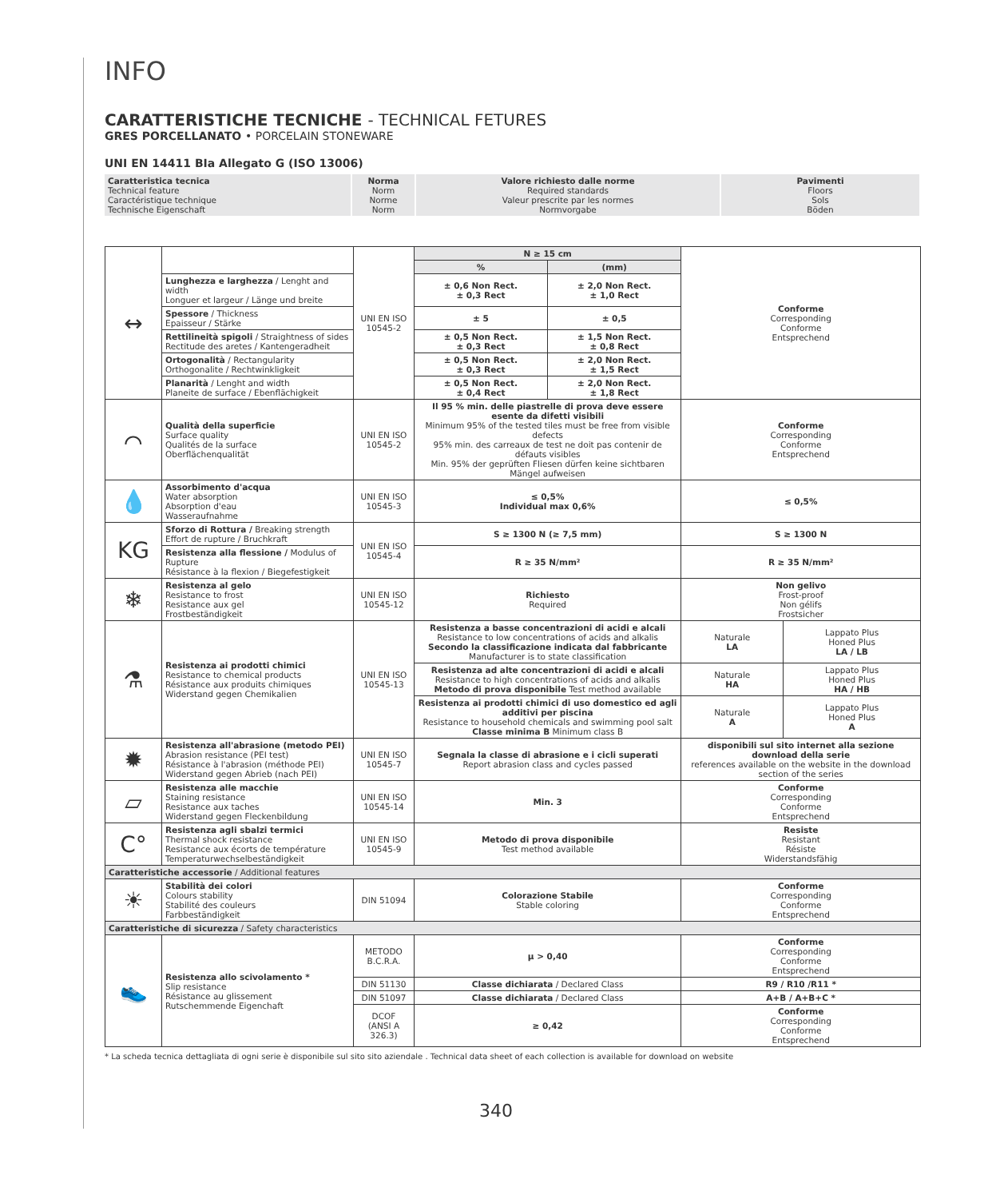INFO
CARATTERISTICHE TECNICHE - TECHNICAL FETURES
GRES PORCELLANATO • PORCELAIN STONEWARE
UNI EN 14411 BIa Allegato G (ISO 13006)
| Caratteristica tecnica Technical feature Caractéristique technique Technische Eigenschaft | Norma Norm Norme Norm | Valore richiesto dalle norme Required standards Valeur prescrite par les normes Normvorgabe | Pavimenti Floors Sols Böden |
| ↔ | | UNI EN ISO 10545-2 | N ≥ 15 cm | | Conforme Corresponding Conforme Entsprechend | |
| | | | % | (mm) | | |
| | Lunghezza e larghezza / Lenght and width Longuer et largeur / Länge und breite | | ± 0,6 Non Rect. ± 0,3 Rect | ± 2,0 Non Rect. ± 1,0 Rect | | |
| | Spessore / Thickness Epaisseur / Stärke | | ± 5 | ± 0,5 | | |
| | Rettilineità spigoli / Straightness of sides Rectitude des aretes / Kantengeradheit | | ± 0,5 Non Rect. ± 0,3 Rect | ± 1,5 Non Rect. ± 0,8 Rect | | |
| | Ortogonalità / Rectangularity Orthogonalite / Rechtwinkligkeit | | ± 0,5 Non Rect. ± 0,3 Rect | ± 2,0 Non Rect. ± 1,5 Rect | | |
| | Planarità / Lenght and width Planeite de surface / Ebenflächigkeit | | ± 0,5 Non Rect. ± 0,4 Rect | ± 2,0 Non Rect. ± 1,8 Rect | | |
| ⌒ | Qualità della superficie Surface quality Qualités de la surface Oberflächenqualität | UNI EN ISO 10545-2 | Il 95 % min. delle piastrelle di prova deve essere esente da difetti visibili Minimum 95% of the tested tiles must be free from visible defects 95% min. des carreaux de test ne doit pas contenir de défauts visibles Min. 95% der geprüften Fliesen dürfen keine sichtbaren Mängel aufweisen | | Conforme Corresponding Conforme Entsprechend | |
| 💧 | Assorbimento d'acqua Water absorption Absorption d'eau Wasseraufnahme | UNI EN ISO 10545-3 | ≤ 0,5% Individual max 0,6% | | ≤ 0,5% | |
| KG | Sforzo di Rottura / Breaking strength Effort de rupture / Bruchkraft | UNI EN ISO 10545-4 | S ≥ 1300 N (≥ 7,5 mm) | | S ≥ 1300 N | |
| | Resistenza alla flessione / Modulus of Rupture Résistance à la flexion / Biegefestigkeit | | R ≥ 35 N/mm² | | R ≥ 35 N/mm² | |
| ❄ | Resistenza al gelo Resistance to frost Resistance aux gel Frostbeständigkeit | UNI EN ISO 10545-12 | Richiesto Required | | Non gelivo Frost-proof Non gélifs Frostsicher | |
| ⚗ | Resistenza ai prodotti chimici Resistance to chemical products Résistance aux produits chimiques Widerstand gegen Chemikalien | UNI EN ISO 10545-13 | Resistenza a basse concentrazioni di acidi e alcali Resistance to low concentrations of acids and alkalis Secondo la classificazione indicata dal fabbricante Manufacturer is to state classification | | Naturale LA | Lappato Plus Honed Plus LA / LB |
| | | | Resistenza ad alte concentrazioni di acidi e alcali Resistance to high concentrations of acids and alkalis Metodo di prova disponibile Test method available | | Naturale HA | Lappato Plus Honed Plus HA / HB |
| | | | Resistenza ai prodotti chimici di uso domestico ed agli additivi per piscina Resistance to household chemicals and swimming pool salt Classe minima B Minimum class B | | Naturale A | Lappato Plus Honed Plus A |
| ✹ | Resistenza all'abrasione (metodo PEI) Abrasion resistance (PEI test) Résistance à l'abrasion (méthode PEI) Widerstand gegen Abrieb (nach PEI) | UNI EN ISO 10545-7 | Segnala la classe di abrasione e i cicli superati Report abrasion class and cycles passed | | disponibili sul sito internet alla sezione download della serie references available on the website in the download section of the series | |
| ▱ | Resistenza alle macchie Staining resistance Resistance aux taches Widerstand gegen Fleckenbildung | UNI EN ISO 10545-14 | Min. 3 | | Conforme Corresponding Conforme Entsprechend | |
| C° | Resistenza agli sbalzi termici Thermal shock resistance Resistance aux écorts de température Temperaturwechselbeständigkeit | UNI EN ISO 10545-9 | Metodo di prova disponibile Test method available | | Resiste Resistant Résiste Widerstandsfähig | |
| Caratteristiche accessorie / Additional features | | | | | | |
| ☀ | Stabilità dei colori Colours stability Stabilité des couleurs Farbbeständigkeit | DIN 51094 | Colorazione Stabile Stable coloring | | Conforme Corresponding Conforme Entsprechend | |
| Caratteristiche di sicurezza / Safety characteristics | | | | | | |
| 👟 | Resistenza allo scivolamento * Slip resistance Résistance au glissement Rutschemmende Eigenchaft | METODO B.C.R.A. | μ > 0,40 | | Conforme Corresponding Conforme Entsprechend | |
| | | DIN 51130 | Classe dichiarata / Declared Class | | R9 / R10 /R11 * | |
| | | DIN 51097 | Classe dichiarata / Declared Class | | A+B / A+B+C * | |
| | | DCOF (ANSI A 326.3) | ≥ 0,42 | | Conforme Corresponding Conforme Entsprechend | |
* La scheda tecnica dettagliata di ogni serie è disponibile sul sito sito aziendale . Technical data sheet of each collection is available for download on website
340